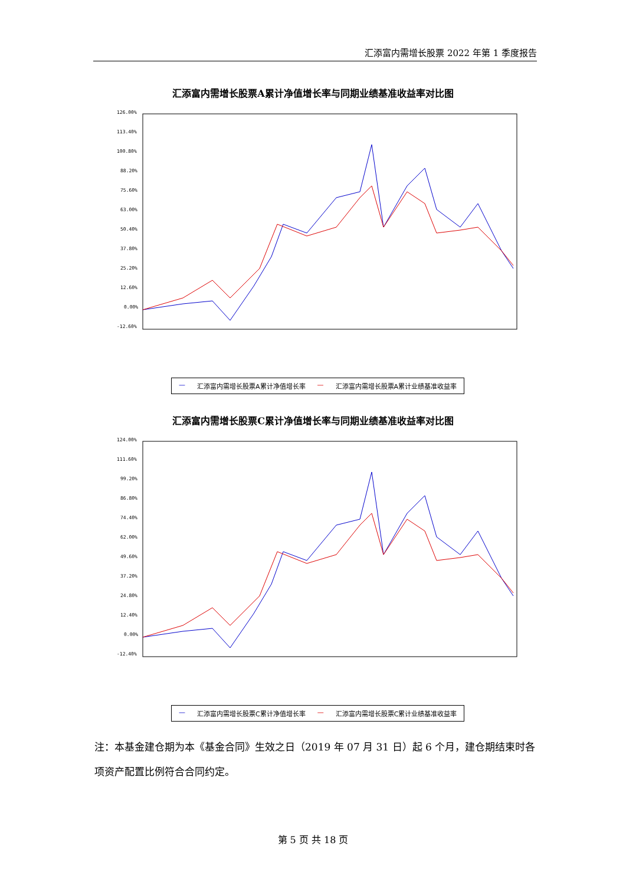汇添富内需增长股票 2022 年第 1 季度报告
汇添富内需增长股票A累计净值增长率与同期业绩基准收益率对比图
126.00%
113.40%
100.80%
88.20%
75.60%
63.00%
50.40%
37.80%
25.20%
12.60%
0.00%
-12.60%
— 汇添富内需增长股票A累计净值增长率 — 汇添富内需增长股票A累计业绩基准收益率
汇添富内需增长股票C累计净值增长率与同期业绩基准收益率对比图
124.00%
111.60%
99.20%
86.80%
74.40%
62.00%
49.60%
37.20%
24.80%
12.40%
0.00%
-12.40%
— 汇添富内需增长股票C累计净值增长率 — 汇添富内需增长股票C累计业绩基准收益率
注：本基金建仓期为本《基金合同》生效之日（2019 年 07 月 31 日）起 6 个月，建仓期结束时各项资产配置比例符合合同约定。
第 5 页 共 18 页